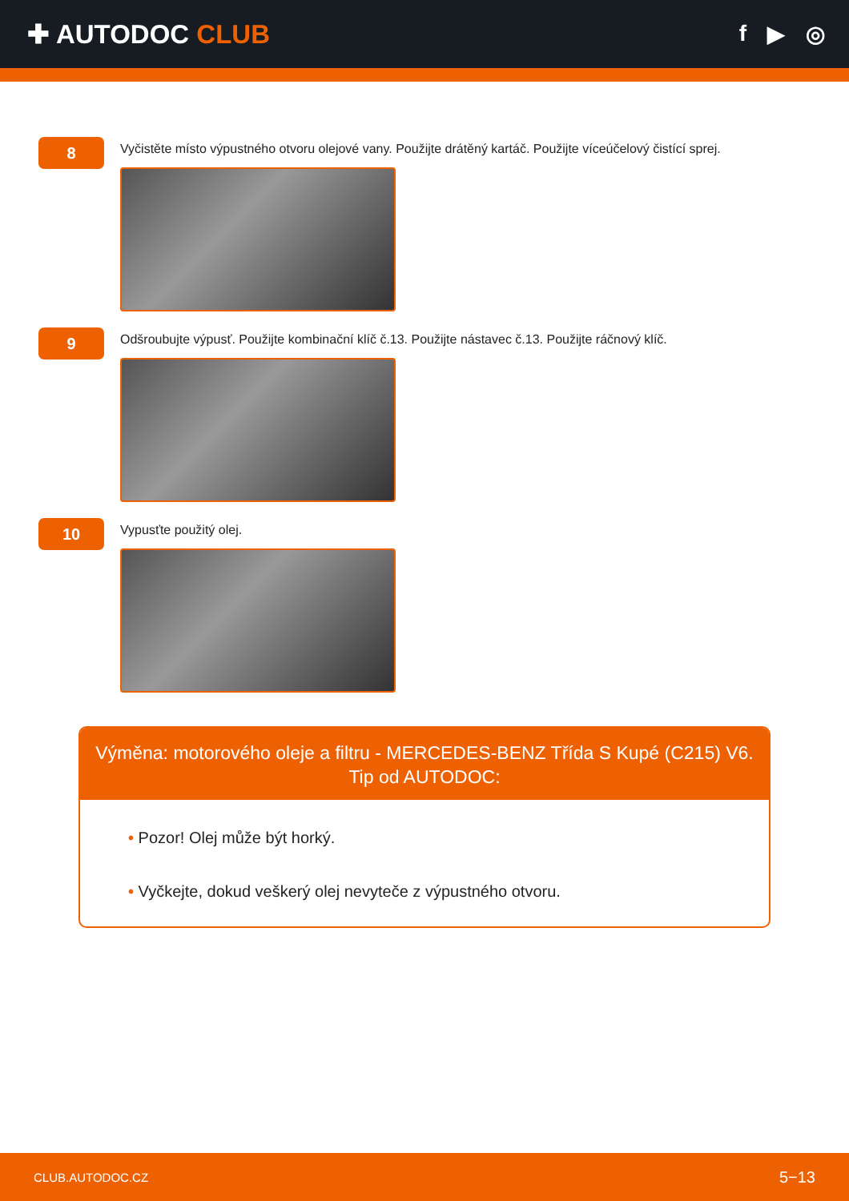✚ AUTODOC CLUB
f ▶ ◎
8
Vyčistěte místo výpustného otvoru olejové vany. Použijte drátěný kartáč. Použijte víceúčelový čistící sprej.
9
Odšroubujte výpusť. Použijte kombinační klíč č.13. Použijte nástavec č.13. Použijte ráčnový klíč.
10
Vypusťte použitý olej.
Výměna: motorového oleje a filtru - MERCEDES-BENZ Třída S Kupé (C215) V6.
Tip od AUTODOC:
• Pozor! Olej může být horký.
• Vyčkejte, dokud veškerý olej nevyteče z výpustného otvoru.
CLUB.AUTODOC.CZ 5−13